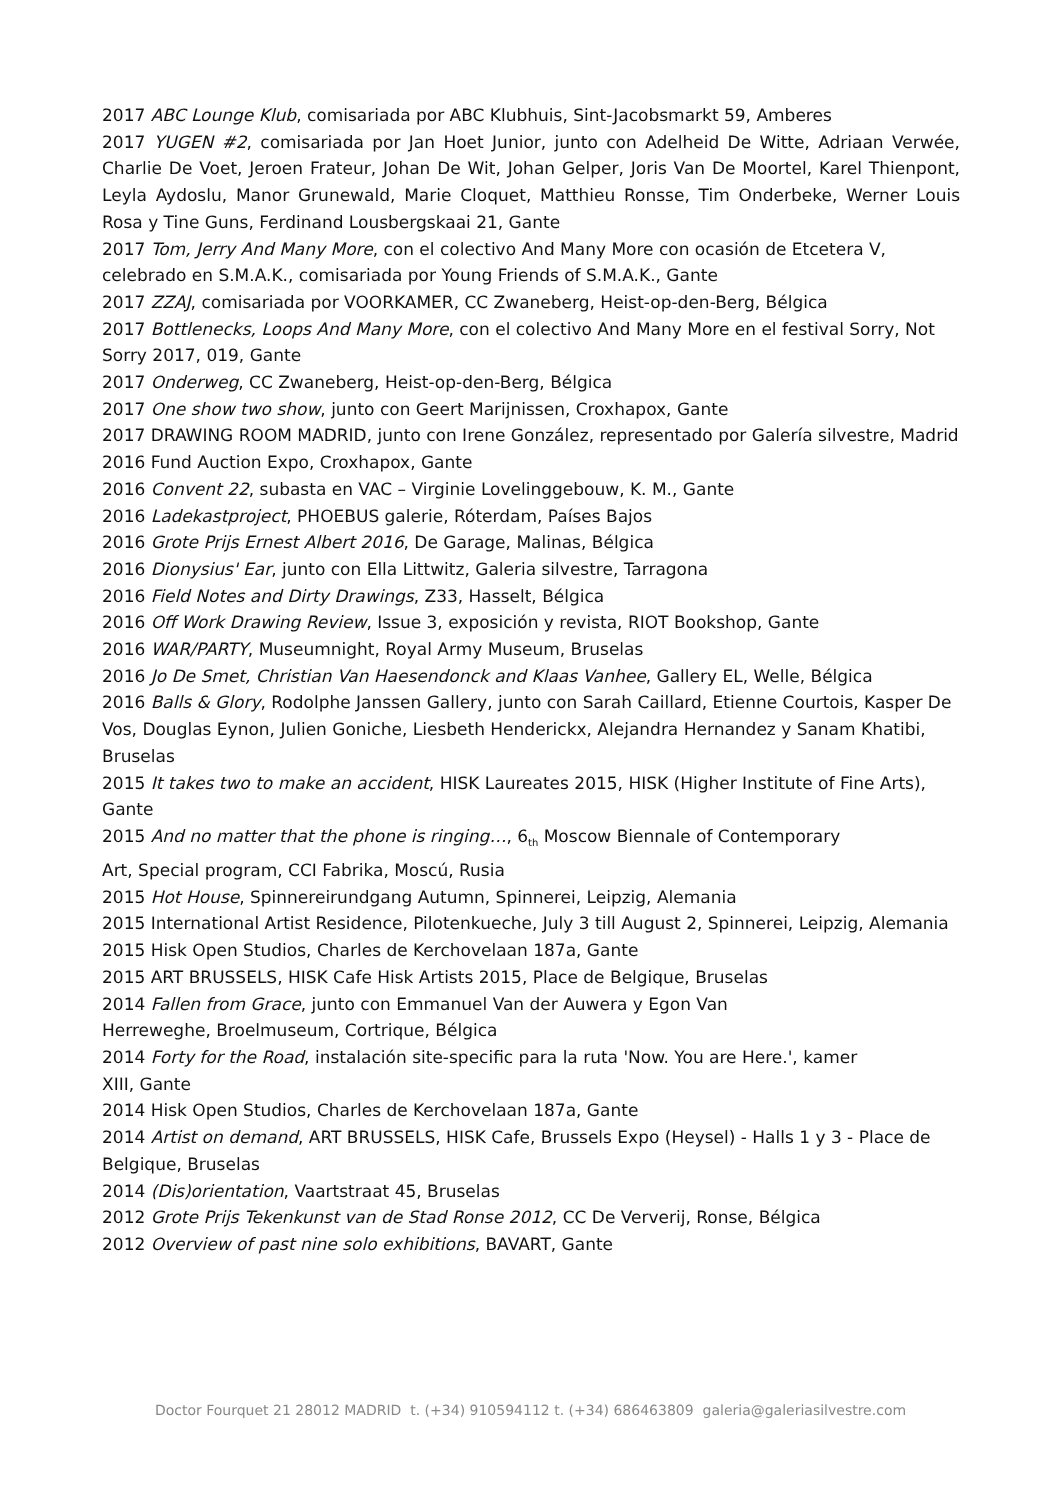2017 ABC Lounge Klub, comisariada por ABC Klubhuis, Sint-Jacobsmarkt 59, Amberes
2017 YUGEN #2, comisariada por Jan Hoet Junior, junto con Adelheid De Witte, Adriaan Verwée, Charlie De Voet, Jeroen Frateur, Johan De Wit, Johan Gelper, Joris Van De Moortel, Karel Thienpont, Leyla Aydoslu, Manor Grunewald, Marie Cloquet, Matthieu Ronsse, Tim Onderbeke, Werner Louis Rosa y Tine Guns, Ferdinand Lousbergskaai 21, Gante
2017 Tom, Jerry And Many More, con el colectivo And Many More con ocasión de Etcetera V, celebrado en S.M.A.K., comisariada por Young Friends of S.M.A.K., Gante
2017 ZZAJ, comisariada por VOORKAMER, CC Zwaneberg, Heist-op-den-Berg, Bélgica
2017 Bottlenecks, Loops And Many More, con el colectivo And Many More en el festival Sorry, Not Sorry 2017, 019, Gante
2017 Onderweg, CC Zwaneberg, Heist-op-den-Berg, Bélgica
2017 One show two show, junto con Geert Marijnissen, Croxhapox, Gante
2017 DRAWING ROOM MADRID, junto con Irene González, representado por Galería silvestre, Madrid
2016 Fund Auction Expo, Croxhapox, Gante
2016 Convent 22, subasta en VAC – Virginie Lovelinggebouw, K. M., Gante
2016 Ladekastproject, PHOEBUS galerie, Róterdam, Países Bajos
2016 Grote Prijs Ernest Albert 2016, De Garage, Malinas, Bélgica
2016 Dionysius' Ear, junto con Ella Littwitz, Galeria silvestre, Tarragona
2016 Field Notes and Dirty Drawings, Z33, Hasselt, Bélgica
2016 Off Work Drawing Review, Issue 3, exposición y revista, RIOT Bookshop, Gante
2016 WAR/PARTY, Museumnight, Royal Army Museum, Bruselas
2016 Jo De Smet, Christian Van Haesendonck and Klaas Vanhee, Gallery EL, Welle, Bélgica
2016 Balls & Glory, Rodolphe Janssen Gallery, junto con Sarah Caillard, Etienne Courtois, Kasper De Vos, Douglas Eynon, Julien Goniche, Liesbeth Henderickx, Alejandra Hernandez y Sanam Khatibi, Bruselas
2015 It takes two to make an accident, HISK Laureates 2015, HISK (Higher Institute of Fine Arts), Gante
2015 And no matter that the phone is ringing…, 6<sub>th</sub> Moscow Biennale of Contemporary
Art, Special program, CCI Fabrika, Moscú, Rusia
2015 Hot House, Spinnereirundgang Autumn, Spinnerei, Leipzig, Alemania
2015 International Artist Residence, Pilotenkueche, July 3 till August 2, Spinnerei, Leipzig, Alemania
2015 Hisk Open Studios, Charles de Kerchovelaan 187a, Gante
2015 ART BRUSSELS, HISK Cafe Hisk Artists 2015, Place de Belgique, Bruselas
2014 Fallen from Grace, junto con Emmanuel Van der Auwera y Egon Van
Herreweghe, Broelmuseum, Cortrique, Bélgica
2014 Forty for the Road, instalación site-specific para la ruta 'Now. You are Here.', kamer
XIII, Gante
2014 Hisk Open Studios, Charles de Kerchovelaan 187a, Gante
2014 Artist on demand, ART BRUSSELS, HISK Cafe, Brussels Expo (Heysel) - Halls 1 y 3 - Place de Belgique, Bruselas
2014 (Dis)orientation, Vaartstraat 45, Bruselas
2012 Grote Prijs Tekenkunst van de Stad Ronse 2012, CC De Ververij, Ronse, Bélgica
2012 Overview of past nine solo exhibitions, BAVART, Gante
Doctor Fourquet 21 28012 MADRID t. (+34) 910594112 t. (+34) 686463809 galeria@galeriasilvestre.com